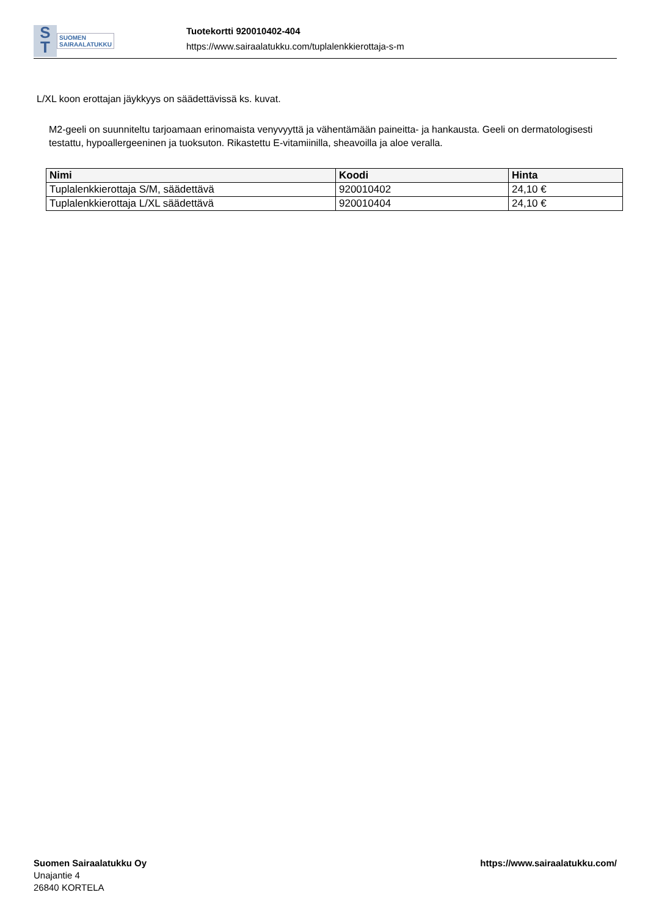S
T
SUOMEN
SAIRAALATUKKU
Tuotekortti 920010402-404
https://www.sairaalatukku.com/tuplalenkkierottaja-s-m
L/XL koon erottajan jäykkyys on säädettävissä ks. kuvat.
M2-geeli on suunniteltu tarjoamaan erinomaista venyvyyttä ja vähentämään paineitta- ja hankausta. Geeli on dermatologisesti testattu, hypoallergeeninen ja tuoksuton. Rikastettu E-vitamiinilla, sheavoilla ja aloe veralla.
| Nimi | Koodi | Hinta |
| --- | --- | --- |
| Tuplalenkkierottaja S/M, säädettävä | 920010402 | 24,10 € |
| Tuplalenkkierottaja L/XL säädettävä | 920010404 | 24,10 € |
Suomen Sairaalatukku Oy
Unajantie 4
26840 KORTELA
https://www.sairaalatukku.com/